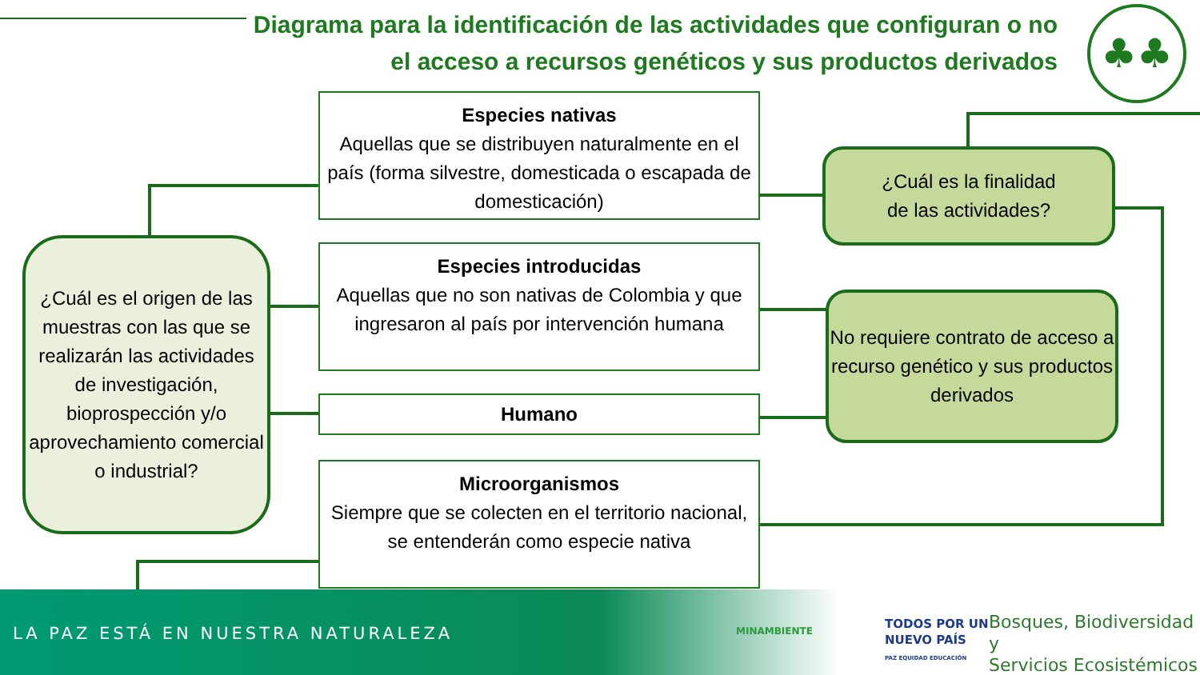Diagrama para la identificación de las actividades que configuran o no el acceso a recursos genéticos y sus productos derivados
♣♣
¿Cuál es el origen de las muestras con las que se realizarán las actividades de investigación, bioprospección y/o aprovechamiento comercial o industrial?
Especies nativas
Aquellas que se distribuyen naturalmente en el país (forma silvestre, domesticada o escapada de domesticación)
Especies introducidas
Aquellas que no son nativas de Colombia y que ingresaron al país por intervención humana
Humano
Microorganismos
Siempre que se colecten en el territorio nacional, se entenderán como especie nativa
¿Cuál es la finalidad
de las actividades?
No requiere contrato de acceso a recurso genético y sus productos derivados
LA PAZ ESTÁ EN NUESTRA NATURALEZA
MINAMBIENTE
TODOS POR UN
NUEVO PAÍS
PAZ EQUIDAD EDUCACIÓN
Bosques, Biodiversidad y
Servicios Ecosistémicos